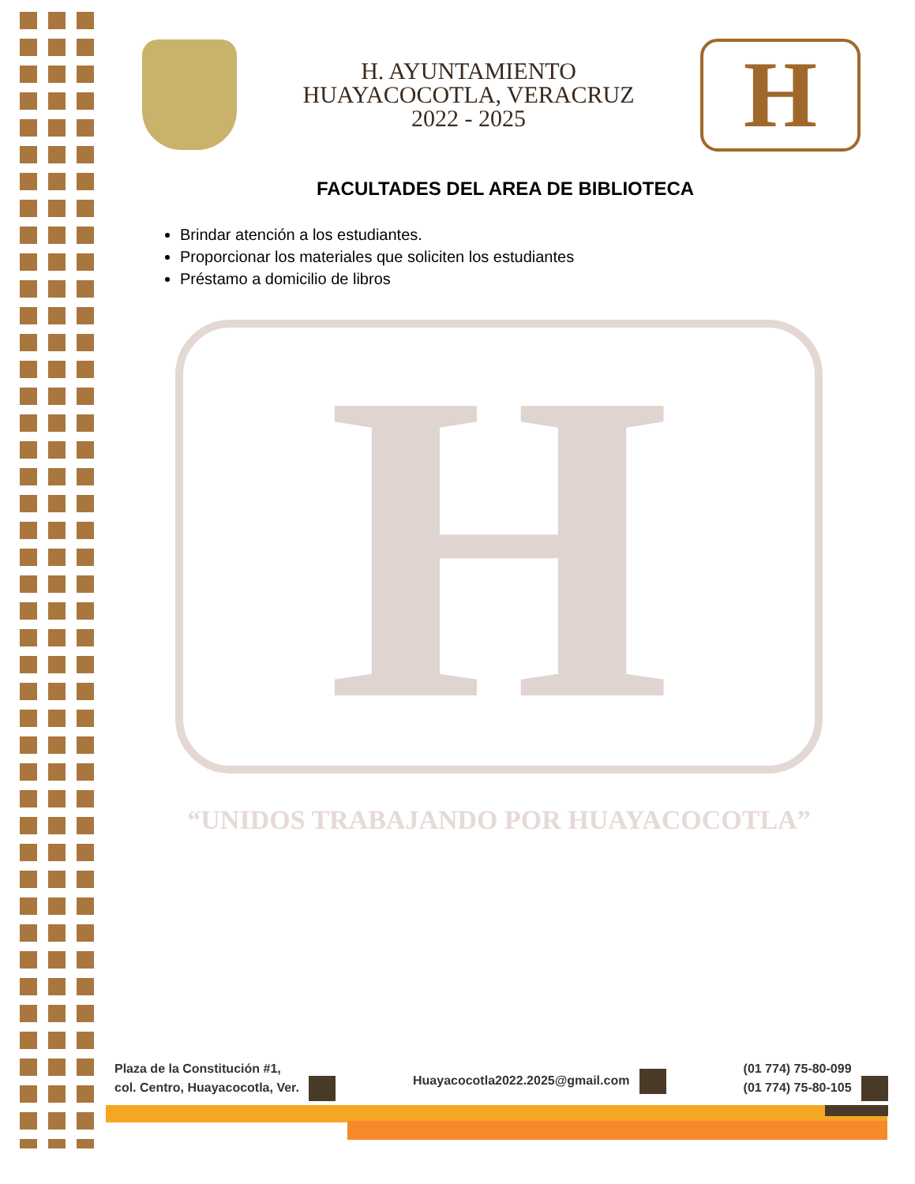H. AYUNTAMIENTO
HUAYACOCOTLA, VERACRUZ
2022 - 2025
H
FACULTADES DEL AREA DE BIBLIOTECA
Brindar atención a los estudiantes.
Proporcionar los materiales que soliciten los estudiantes
Préstamo a domicilio de libros
H “UNIDOS TRABAJANDO POR HUAYACOCOTLA”
Plaza de la Constitución #1,
col. Centro, Huayacocotla, Ver.
Huayacocotla2022.2025@gmail.com
(01 774) 75-80-099
(01 774) 75-80-105